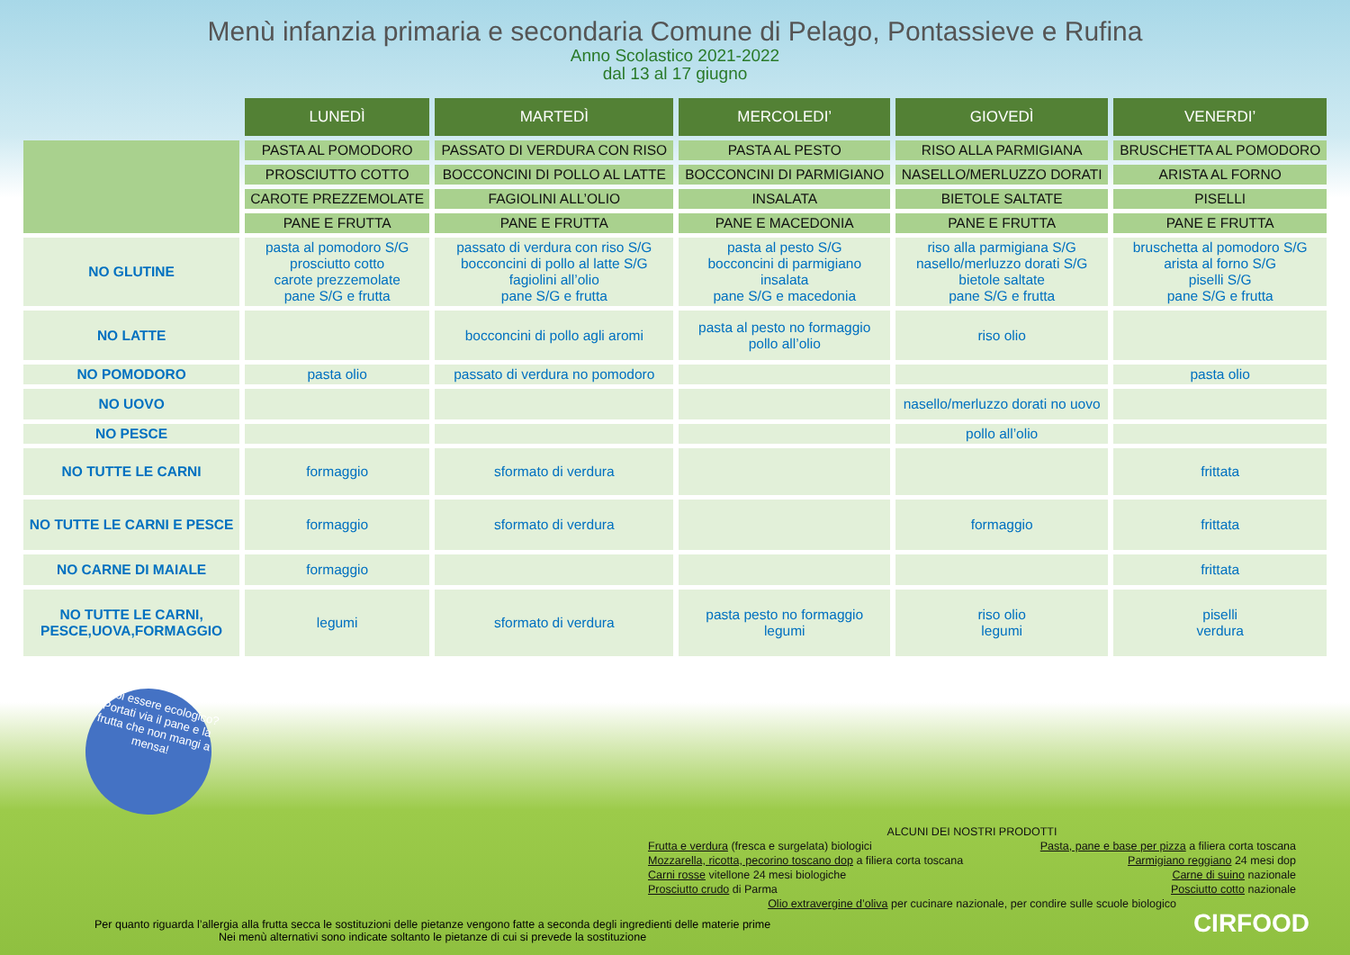Menù infanzia primaria e secondaria Comune di Pelago, Pontassieve e Rufina
Anno Scolastico 2021-2022
dal 13 al 17 giugno
| | LUNEDÌ | MARTEDÌ | MERCOLEDI’ | GIOVEDÌ | VENERDI’ |
| | PASTA AL POMODORO | PASSATO DI VERDURA CON RISO | PASTA AL PESTO | RISO ALLA PARMIGIANA | BRUSCHETTA AL POMODORO |
| | PROSCIUTTO COTTO | BOCCONCINI DI POLLO AL LATTE | BOCCONCINI DI PARMIGIANO | NASELLO/MERLUZZO DORATI | ARISTA AL FORNO |
| | CAROTE PREZZEMOLATE | FAGIOLINI ALL’OLIO | INSALATA | BIETOLE SALTATE | PISELLI |
| | PANE E FRUTTA | PANE E FRUTTA | PANE E MACEDONIA | PANE E FRUTTA | PANE E FRUTTA |
| NO GLUTINE | pasta al pomodoro S/G prosciutto cotto carote prezzemolate pane S/G e frutta | passato di verdura con riso S/G bocconcini di pollo al latte S/G fagiolini all’olio pane S/G e frutta | pasta al pesto S/G bocconcini di parmigiano insalata pane S/G e macedonia | riso alla parmigiana S/G nasello/merluzzo dorati S/G bietole saltate pane S/G e frutta | bruschetta al pomodoro S/G arista al forno S/G piselli S/G pane S/G e frutta |
| NO LATTE | | bocconcini di pollo agli aromi | pasta al pesto no formaggio pollo all’olio | riso olio | |
| NO POMODORO | pasta olio | passato di verdura no pomodoro | | | pasta olio |
| NO UOVO | | | | nasello/merluzzo dorati no uovo | |
| NO PESCE | | | | pollo all’olio | |
| NO TUTTE LE CARNI | formaggio | sformato di verdura | | | frittata |
| NO TUTTE LE CARNI E PESCE | formaggio | sformato di verdura | | formaggio | frittata |
| NO CARNE DI MAIALE | formaggio | | | | frittata |
| NO TUTTE LE CARNI, PESCE,UOVA,FORMAGGIO | legumi | sformato di verdura | pasta pesto no formaggio legumi | riso olio legumi | piselli verdura |
Vuoi essere ecologico? Portati via il pane e la frutta che non mangi a mensa!
ALCUNI DEI NOSTRI PRODOTTI
Frutta e verdura (fresca e surgelata) biologici Pasta, pane e base per pizza a filiera corta toscana
Mozzarella, ricotta, pecorino toscano dop a filiera corta toscana Parmigiano reggiano 24 mesi dop
Carni rosse vitellone 24 mesi biologiche Carne di suino nazionale
Prosciutto crudo di Parma Posciutto cotto nazionale
Olio extravergine d’oliva per cucinare nazionale, per condire sulle scuole biologico
Per quanto riguarda l’allergia alla frutta secca le sostituzioni delle pietanze vengono fatte a seconda degli ingredienti delle materie prime
Nei menù alternativi sono indicate soltanto le pietanze di cui si prevede la sostituzione
CIRFOOD